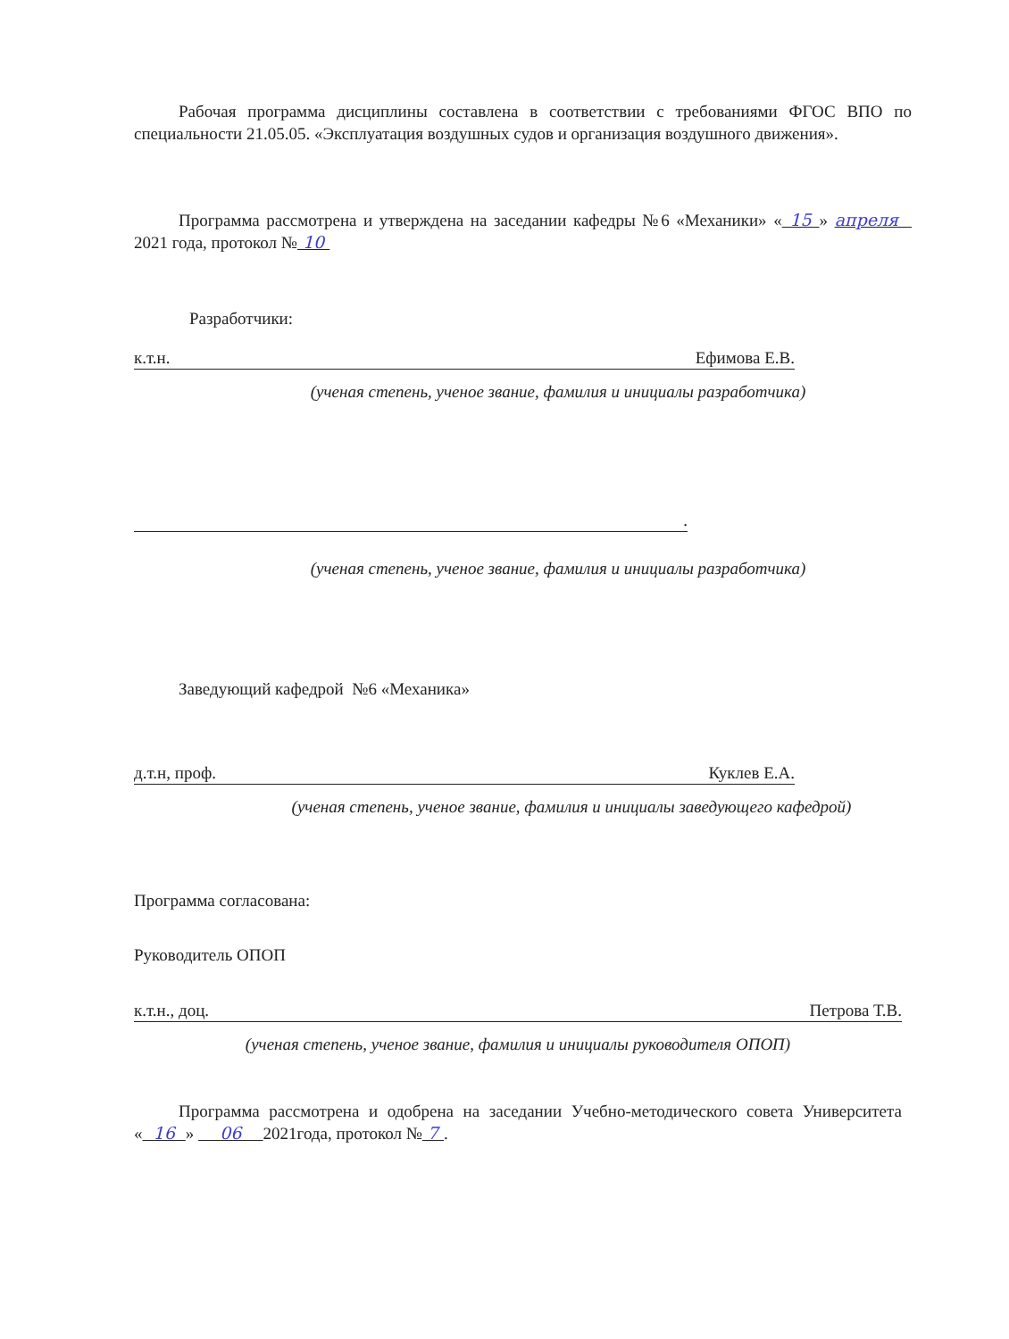Рабочая программа дисциплины составлена в соответствии с требованиями ФГОС ВПО по специальности 21.05.05. «Эксплуатация воздушных судов и организация воздушного движения».
Программа рассмотрена и утверждена на заседании кафедры №6 «Механики» « 15 » апреля 2021 года, протокол № 10
Разработчики:
к.т.н. Ефимова Е.В.
(ученая степень, ученое звание, фамилия и инициалы разработчика)
.
(ученая степень, ученое звание, фамилия и инициалы разработчика)
Заведующий кафедрой №6 «Механика»
д.т.н, проф. Куклев Е.А.
(ученая степень, ученое звание, фамилия и инициалы заведующего кафедрой)
Программа согласована:
Руководитель ОПОП
к.т.н., доц. Петрова Т.В.
(ученая степень, ученое звание, фамилия и инициалы руководителя ОПОП)
Программа рассмотрена и одобрена на заседании Учебно-методического совета Университета « 16 » 06 2021года, протокол № 7 .